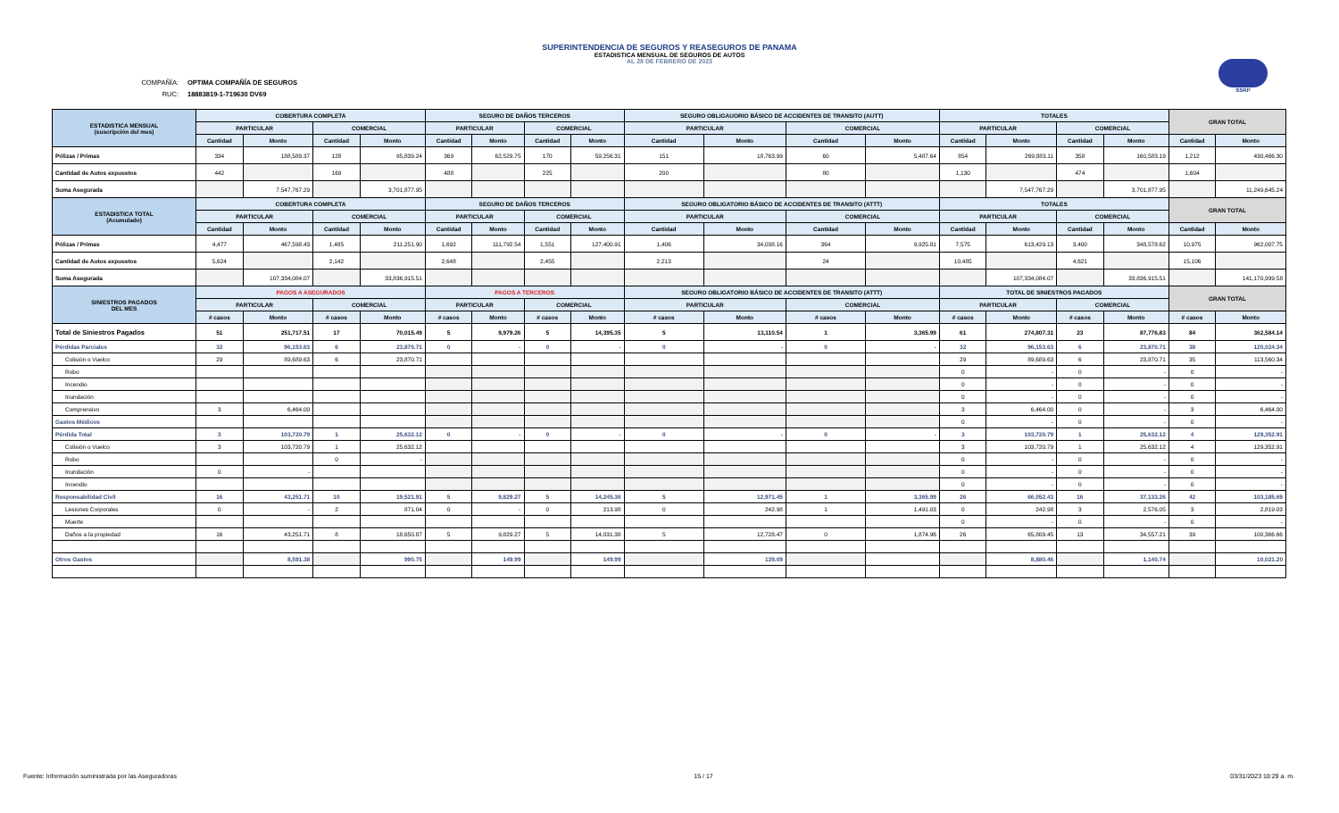SUPERINTENDENCIA DE SEGUROS Y REASEGUROS DE PANAMA
ESTADISTICA MENSUAL DE SEGUROS DE AUTOS
AL 28 DE FEBRERO DE 2023
SSRP
COMPAÑÍA: OPTIMA COMPAÑÍA DE SEGUROS
RUC: 18883819-1-719630 DV69
| ESTADISTICA MENSUAL (suscripción del mes) | COBERTURA COMPLETA | | | | SEGURO DE DAÑOS TERCEROS | | | | SEGURO OBLIGAUORIO BÁSICO DE ACCIDENTES DE TRANSITO (AUTT) | | | | TOTALES | | | | GRAN TOTAL | |
| --- | --- | --- | --- | --- | --- | --- | --- | --- | --- | --- | --- | --- | --- | --- | --- | --- | --- | --- |
| | PARTICULAR | | COMERCIAL | | PARTICULAR | | COMERCIAL | | PARTICULAR | | COMERCIAL | | PARTICULAR | | COMERCIAL | | | |
| | Cantidad | Monto | Cantidad | Monto | Cantidad | Monto | Cantidad | Monto | Cantidad | Monto | Cantidad | Monto | Cantidad | Monto | Cantidad | Monto | Cantidad | Monto |
| Pólizas / Primas | 334 | 188,589.37 | 128 | 95,839.24 | 369 | 62,529.75 | 170 | 59,256.31 | 151 | 18,763.99 | 60 | 5,487.64 | 854 | 269,883.11 | 358 | 160,583.19 | 1,212 | 430,466.30 |
| Cantidad de Autos expuestos | 442 | | 169 | | 488 | | 225 | | 200 | | 80 | | 1,130 | | 474 | | 1,604 | |
| Suma Asegurada | | 7,547,767.29 | | 3,701,877.95 | | | | | | | | | | 7,547,767.29 | | 3,701,877.95 | | 11,249,645.24 |
| ESTADISTICA TOTAL (Acumulado) | COBERTURA COMPLETA | | | | SEGURO DE DAÑOS TERCEROS | | | | SEGURO OBLIGATORIO BÁSICO DE ACCIDENTES DE TRANSITO (ATTT) | | | | TOTALES | | | | GRAN TOTAL | |
| | PARTICULAR | | COMERCIAL | | PARTICULAR | | COMERCIAL | | PARTICULAR | | COMERCIAL | | PARTICULAR | | COMERCIAL | | | |
| | Cantidad | Monto | Cantidad | Monto | Cantidad | Monto | Cantidad | Monto | Cantidad | Monto | Cantidad | Monto | Cantidad | Monto | Cantidad | Monto | Cantidad | Monto |
| Pólizas / Primas | 4,477 | 467,598.43 | 1,485 | 211,251.90 | 1,692 | 111,792.54 | 1,551 | 127,400.91 | 1,406 | 34,038.16 | 364 | 9,925.81 | 7,575 | 613,429.13 | 3,400 | 348,578.62 | 10,975 | 962,007.75 |
| Cantidad de Autos expuestos | 5,624 | | 2,142 | | 2,648 | | 2,455 | | 2,213 | | 24 | | 10,485 | | 4,621 | | 15,106 | |
| Suma Asegurada | | 107,334,084.07 | | 33,836,915.51 | | | | | | | | | | 107,334,084.07 | | 33,836,915.51 | | 141,170,999.58 |
| SINIESTROS PAGADOS DEL MES | PAGOS A ASEGURADOS | | | | PAGOS A TERCEROS | | | | SEGURO OBLIGATORIO BÁSICO DE ACCIDENTES DE TRANSITO (ATTT) | | | | TOTAL DE SINIESTROS PAGADOS | | | | GRAN TOTAL | |
| | PARTICULAR | | COMERCIAL | | PARTICULAR | | COMERCIAL | | PARTICULAR | | COMERCIAL | | PARTICULAR | | COMERCIAL | | | |
| | # casos | Monto | # casos | Monto | # casos | Monto | # casos | Monto | # casos | Monto | # casos | Monto | # casos | Monto | # casos | Monto | # casos | Monto |
| Total de Siniestros Pagados | 51 | 251,717.51 | 17 | 70,015.49 | 5 | 9,979.26 | 5 | 14,395.35 | 5 | 13,110.54 | 1 | 3,365.99 | 61 | 274,807.31 | 23 | 87,776.83 | 84 | 362,584.14 |
| Pérdidas Parciales | 32 | 96,153.63 | 6 | 23,870.71 | 0 | - | 0 | - | 0 | - | 0 | - | 32 | 96,153.63 | 6 | 23,870.71 | 38 | 120,024.34 |
| Colisión o Vuelco | 29 | 89,689.63 | 6 | 23,870.71 | | | | | | | | | 29 | 89,689.63 | 6 | 23,870.71 | 35 | 113,560.34 |
| Robo | | | | | | | | | | | | | 0 | - | 0 | - | 0 | - |
| Incendio | | | | | | | | | | | | | 0 | - | 0 | - | 0 | - |
| Inundación | | | | | | | | | | | | | 0 | - | 0 | - | 0 | - |
| Comprensivo | 3 | 6,464.00 | | | | | | | | | | | 3 | 6,464.00 | 0 | - | 3 | 6,464.00 |
| Gastos Médicos | | | | | | | | | | | | | 0 | - | 0 | - | 0 | - |
| Pérdida Total | 3 | 103,720.79 | 1 | 25,632.12 | 0 | - | 0 | - | 0 | - | 0 | - | 3 | 103,720.79 | 1 | 25,632.12 | 4 | 129,352.91 |
| Colisión o Vuelco | 3 | 103,720.79 | 1 | 25,632.12 | | | | | | | | | 3 | 103,720.79 | 1 | 25,632.12 | 4 | 129,352.91 |
| Robo | | | 0 | - | | | | | | | | | 0 | - | 0 | - | 0 | - |
| Inundación | 0 | - | | | | | | | | | | | 0 | - | 0 | - | 0 | - |
| Incendio | | | | | | | | | | | | | 0 | - | 0 | - | 0 | - |
| Responsabilidad Civil | 16 | 43,251.71 | 10 | 19,521.91 | 5 | 9,829.27 | 5 | 14,245.36 | 5 | 12,971.45 | 1 | 3,365.99 | 26 | 66,052.43 | 16 | 37,133.26 | 42 | 103,185.69 |
| Lesiones Corporales | 0 | - | 2 | 871.04 | 0 | - | 0 | 213.98 | 0 | 242.98 | 1 | 1,491.03 | 0 | 242.98 | 3 | 2,576.05 | 3 | 2,819.03 |
| Muerte | | | | | | | | | | | | | 0 | - | 0 | - | 0 | - |
| Daños a la propiedad | 16 | 43,251.71 | 8 | 18,650.87 | 5 | 9,829.27 | 5 | 14,031.38 | 5 | 12,728.47 | 0 | 1,874.96 | 26 | 65,809.45 | 13 | 34,557.21 | 39 | 100,366.66 |
| Otros Gastos | | 8,591.38 | | 990.75 | | 149.99 | | 149.99 | | 139.09 | | | | 8,880.46 | | 1,140.74 | | 10,021.20 |
Fuente: Información suministrada por las Aseguradoras 15 / 17 03/31/2023 10:29 a. m.